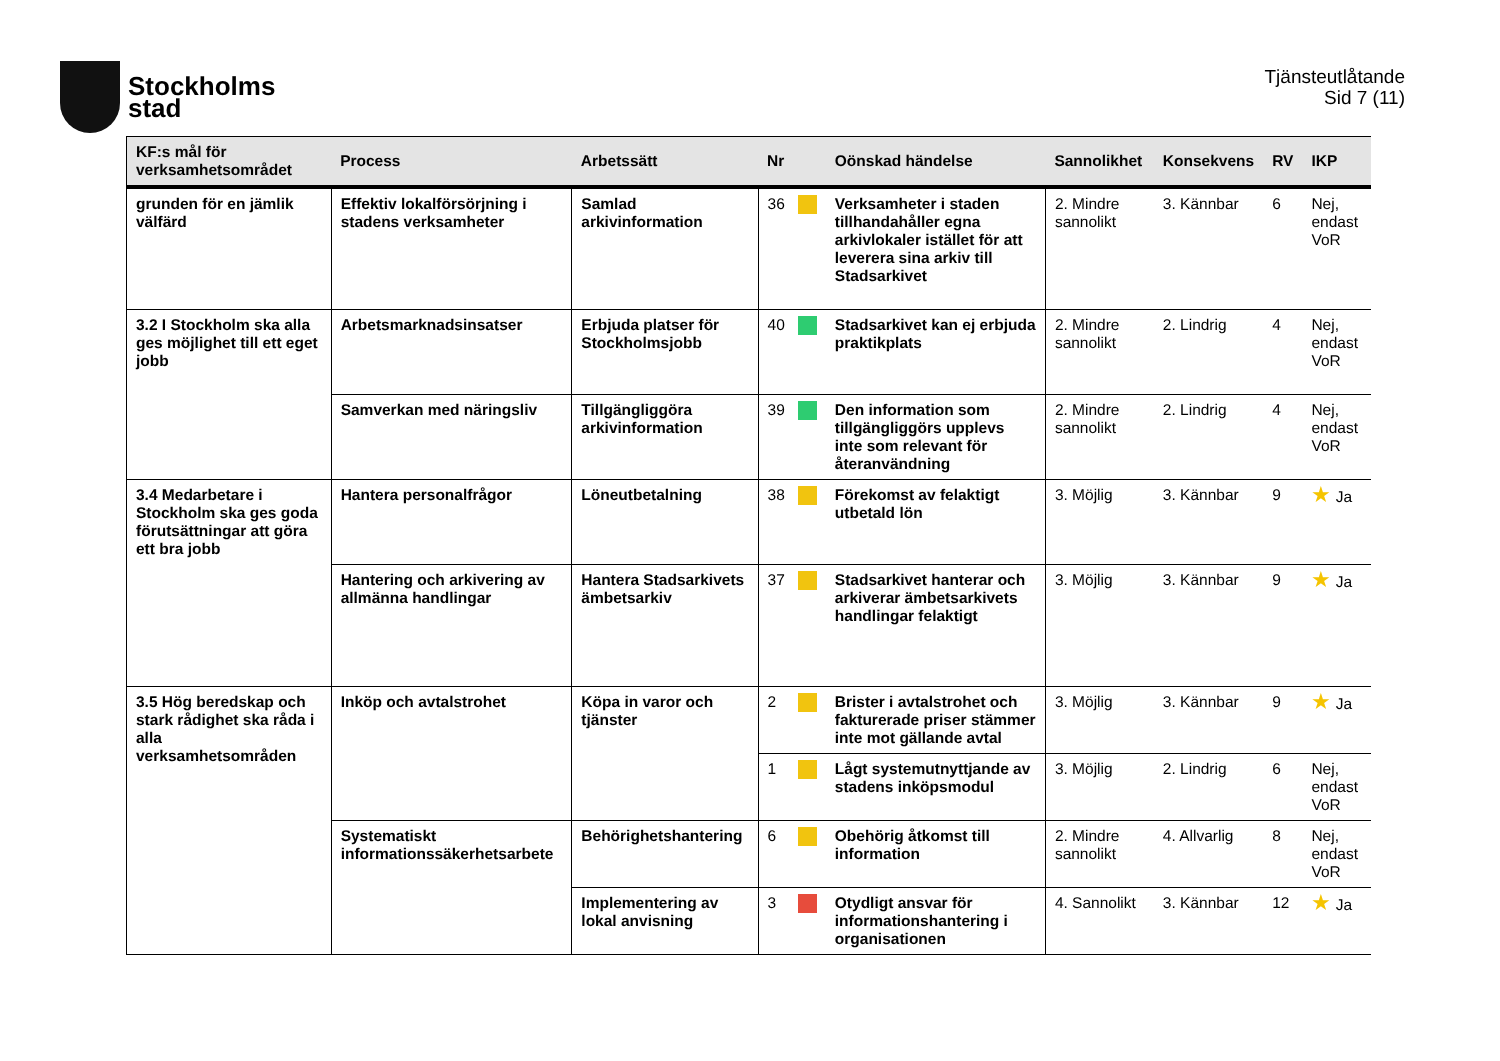Stockholms
stad
Tjänsteutlåtande
Sid 7 (11)
| KF:s mål för verksamhetsområdet | Process | Arbetssätt | Nr | | Oönskad händelse | Sannolikhet | Konsekvens | RV | IKP |
| --- | --- | --- | --- | --- | --- | --- | --- | --- | --- |
| grunden för en jämlik välfärd | Effektiv lokalförsörjning i stadens verksamheter | Samlad arkivinformation | 36 | | Verksamheter i staden tillhandahåller egna arkivlokaler istället för att leverera sina arkiv till Stadsarkivet | 2. Mindre sannolikt | 3. Kännbar | 6 | Nej, endast VoR |
| 3.2 I Stockholm ska alla ges möjlighet till ett eget jobb | Arbetsmarknadsinsatser | Erbjuda platser för Stockholmsjobb | 40 | | Stadsarkivet kan ej erbjuda praktikplats | 2. Mindre sannolikt | 2. Lindrig | 4 | Nej, endast VoR |
| | Samverkan med näringsliv | Tillgängliggöra arkivinformation | 39 | | Den information som tillgängliggörs upplevs inte som relevant för återanvändning | 2. Mindre sannolikt | 2. Lindrig | 4 | Nej, endast VoR |
| 3.4 Medarbetare i Stockholm ska ges goda förutsättningar att göra ett bra jobb | Hantera personalfrågor | Löneutbetalning | 38 | | Förekomst av felaktigt utbetald lön | 3. Möjlig | 3. Kännbar | 9 | ★ Ja |
| | Hantering och arkivering av allmänna handlingar | Hantera Stadsarkivets ämbetsarkiv | 37 | | Stadsarkivet hanterar och arkiverar ämbetsarkivets handlingar felaktigt | 3. Möjlig | 3. Kännbar | 9 | ★ Ja |
| 3.5 Hög beredskap och stark rådighet ska råda i alla verksamhetsområden | Inköp och avtalstrohet | Köpa in varor och tjänster | 2 | | Brister i avtalstrohet och fakturerade priser stämmer inte mot gällande avtal | 3. Möjlig | 3. Kännbar | 9 | ★ Ja |
| | | | 1 | | Lågt systemutnyttjande av stadens inköpsmodul | 3. Möjlig | 2. Lindrig | 6 | Nej, endast VoR |
| | Systematiskt informationssäkerhetsarbete | Behörighetshantering | 6 | | Obehörig åtkomst till information | 2. Mindre sannolikt | 4. Allvarlig | 8 | Nej, endast VoR |
| | | Implementering av lokal anvisning | 3 | | Otydligt ansvar för informationshantering i organisationen | 4. Sannolikt | 3. Kännbar | 12 | ★ Ja |